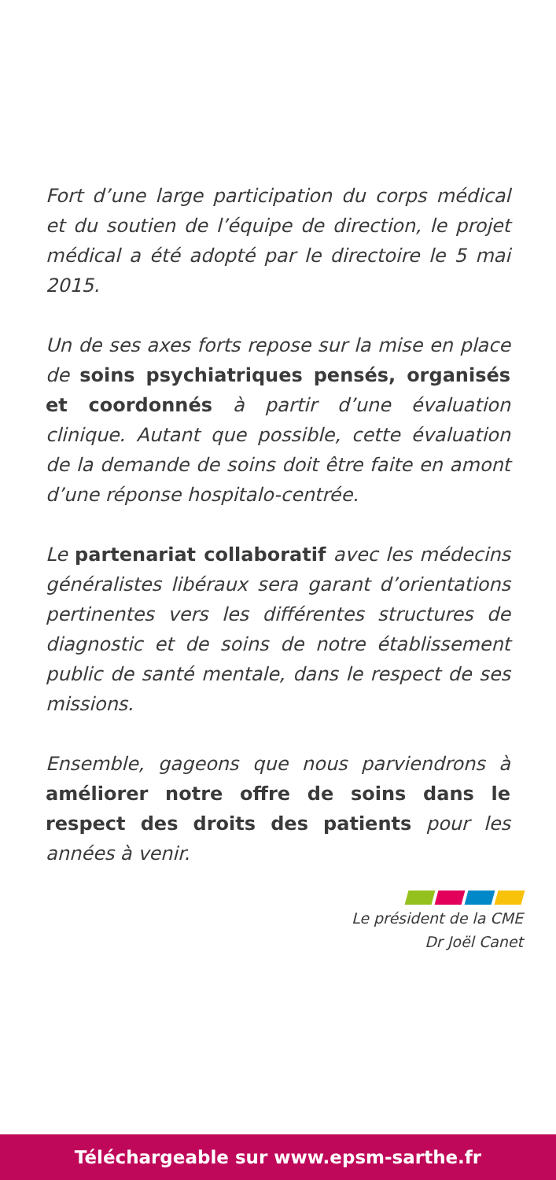Fort d’une large participation du corps médical et du soutien de l’équipe de direction, le projet médical a été adopté par le directoire le 5 mai 2015.
Un de ses axes forts repose sur la mise en place de soins psychiatriques pensés, organisés et coordonnés à partir d’une évaluation clinique. Autant que possible, cette évaluation de la demande de soins doit être faite en amont d’une réponse hospitalo-centrée.
Le partenariat collaboratif avec les médecins généralistes libéraux sera garant d’orientations pertinentes vers les différentes structures de diagnostic et de soins de notre établissement public de santé mentale, dans le respect de ses missions.
Ensemble, gageons que nous parviendrons à améliorer notre offre de soins dans le respect des droits des patients pour les années à venir.
Le président de la CME
Dr Joël Canet
Téléchargeable sur www.epsm-sarthe.fr